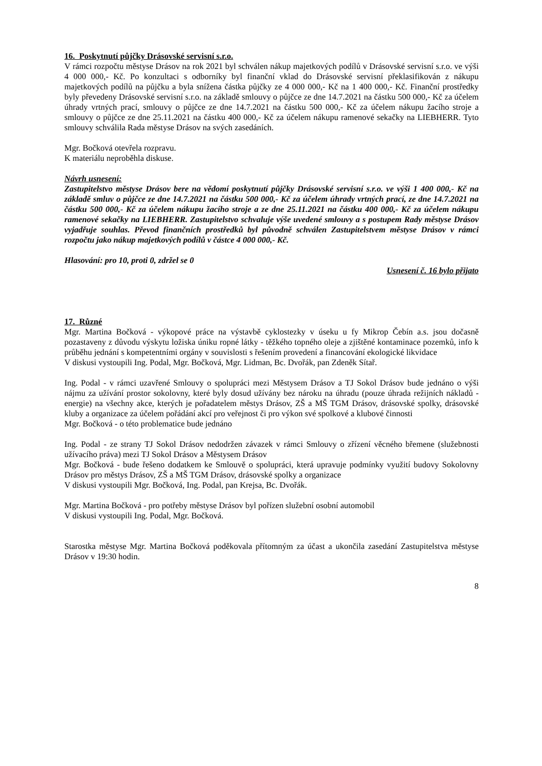16. Poskytnutí půjčky Drásovské servisní s.r.o.
V rámci rozpočtu městyse Drásov na rok 2021 byl schválen nákup majetkových podílů v Drásovské servisní s.r.o. ve výši 4 000 000,- Kč. Po konzultaci s odborníky byl finanční vklad do Drásovské servisní překlasifikován z nákupu majetkových podílů na půjčku a byla snížena částka půjčky ze 4 000 000,- Kč na 1 400 000,- Kč. Finanční prostředky byly převedeny Drásovské servisní s.r.o. na základě smlouvy o půjčce ze dne 14.7.2021 na částku 500 000,- Kč za účelem úhrady vrtných prací, smlouvy o půjčce ze dne 14.7.2021 na částku 500 000,- Kč za účelem nákupu žacího stroje a smlouvy o půjčce ze dne 25.11.2021 na částku 400 000,- Kč za účelem nákupu ramenové sekačky na LIEBHERR. Tyto smlouvy schválila Rada městyse Drásov na svých zasedáních.
Mgr. Bočková otevřela rozpravu.
K materiálu neproběhla diskuse.
Návrh usnesení:
Zastupitelstvo městyse Drásov bere na vědomí poskytnutí půjčky Drásovské servisní s.r.o. ve výši 1 400 000,- Kč na základě smluv o půjčce ze dne 14.7.2021 na částku 500 000,- Kč za účelem úhrady vrtných prací, ze dne 14.7.2021 na částku 500 000,- Kč za účelem nákupu žacího stroje a ze dne 25.11.2021 na částku 400 000,- Kč za účelem nákupu ramenové sekačky na LIEBHERR. Zastupitelstvo schvaluje výše uvedené smlouvy a s postupem Rady městyse Drásov vyjadřuje souhlas. Převod finančních prostředků byl původně schválen Zastupitelstvem městyse Drásov v rámci rozpočtu jako nákup majetkových podílů v částce 4 000 000,- Kč.
Hlasování: pro 10, proti 0, zdržel se 0
Usnesení č. 16 bylo přijato
17. Různé
Mgr. Martina Bočková - výkopové práce na výstavbě cyklostezky v úseku u fy Mikrop Čebín a.s. jsou dočasně pozastaveny z důvodu výskytu ložiska úniku ropné látky - těžkého topného oleje a zjištěné kontaminace pozemků, info k průběhu jednání s kompetentními orgány v souvislosti s řešením provedení a financování ekologické likvidace
V diskusi vystoupili Ing. Podal, Mgr. Bočková, Mgr. Lidman, Bc. Dvořák, pan Zdeněk Sítař.
Ing. Podal - v rámci uzavřené Smlouvy o spolupráci mezi Městysem Drásov a TJ Sokol Drásov bude jednáno o výši nájmu za užívání prostor sokolovny, které byly dosud užívány bez nároku na úhradu (pouze úhrada režijních nákladů - energie) na všechny akce, kterých je pořadatelem městys Drásov, ZŠ a MŠ TGM Drásov, drásovské spolky, drásovské kluby a organizace za účelem pořádání akcí pro veřejnost či pro výkon své spolkové a klubové činnosti
Mgr. Bočková - o této problematice bude jednáno
Ing. Podal - ze strany TJ Sokol Drásov nedodržen závazek v rámci Smlouvy o zřízení věcného břemene (služebnosti užívacího práva) mezi TJ Sokol Drásov a Městysem Drásov
Mgr. Bočková - bude řešeno dodatkem ke Smlouvě o spolupráci, která upravuje podmínky využití budovy Sokolovny Drásov pro městys Drásov, ZŠ a MŠ TGM Drásov, drásovské spolky a organizace
V diskusi vystoupili Mgr. Bočková, Ing. Podal, pan Krejsa, Bc. Dvořák.
Mgr. Martina Bočková - pro potřeby městyse Drásov byl pořízen služební osobní automobil
V diskusi vystoupili Ing. Podal, Mgr. Bočková.
Starostka městyse Mgr. Martina Bočková poděkovala přítomným za účast a ukončila zasedání Zastupitelstva městyse Drásov v 19:30 hodin.
8